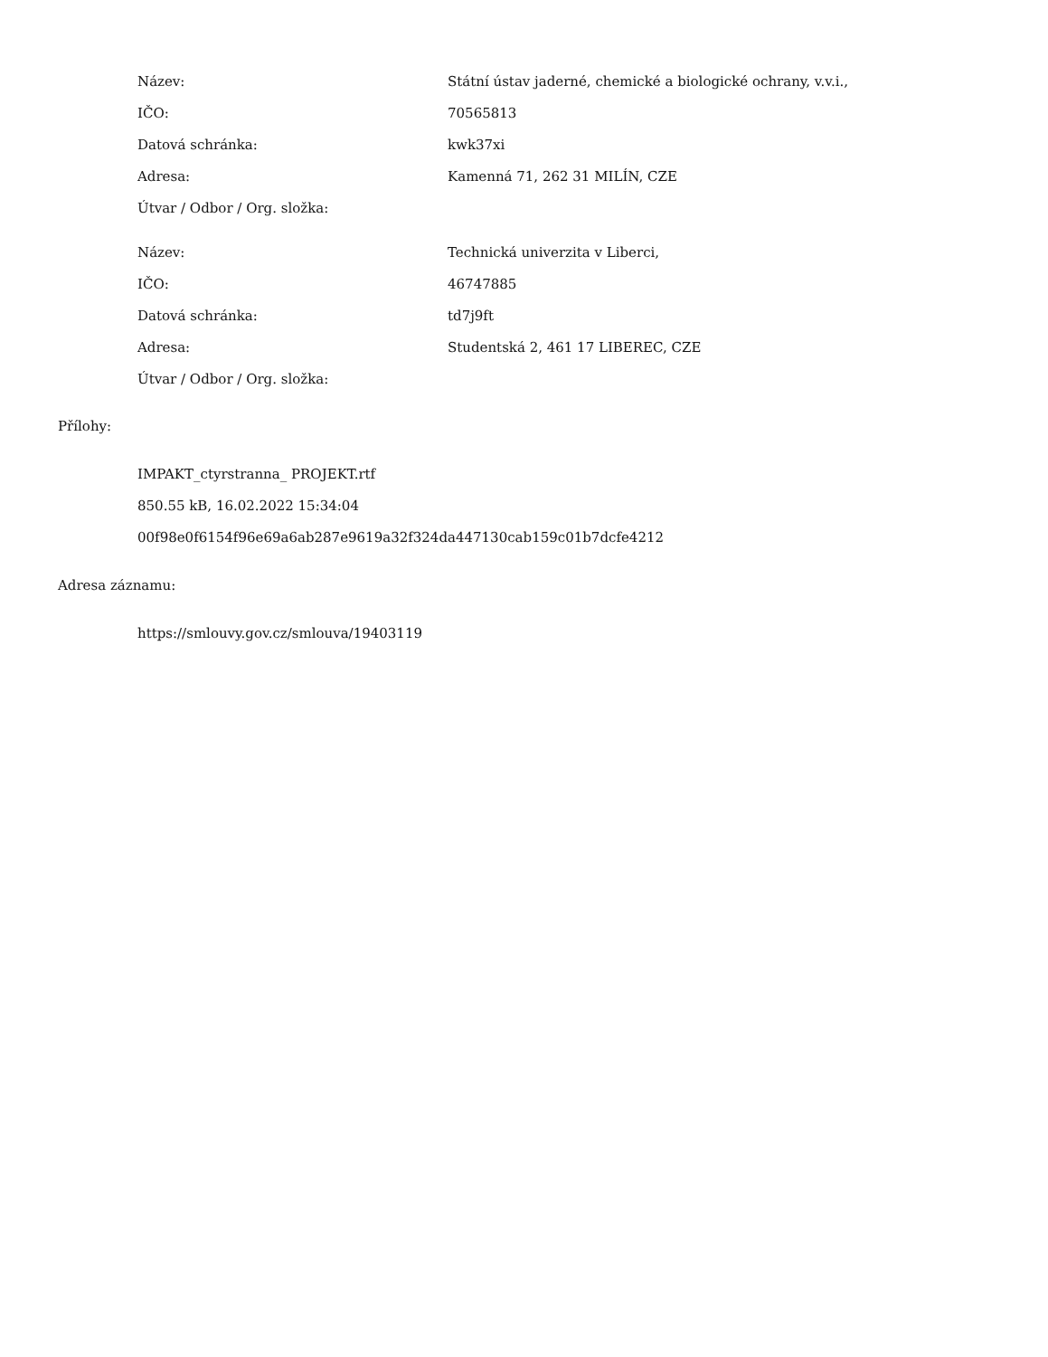| Název: | Státní ústav jaderné, chemické a biologické ochrany, v.v.i., |
| IČO: | 70565813 |
| Datová schránka: | kwk37xi |
| Adresa: | Kamenná 71, 262 31 MILÍN, CZE |
| Útvar / Odbor / Org. složka: | |
| Název: | Technická univerzita v Liberci, |
| IČO: | 46747885 |
| Datová schránka: | td7j9ft |
| Adresa: | Studentská 2, 461 17 LIBEREC, CZE |
| Útvar / Odbor / Org. složka: | |
Přílohy:
IMPAKT_ctyrstranna_ PROJEKT.rtf
850.55 kB, 16.02.2022 15:34:04
00f98e0f6154f96e69a6ab287e9619a32f324da447130cab159c01b7dcfe4212
Adresa záznamu:
https://smlouvy.gov.cz/smlouva/19403119